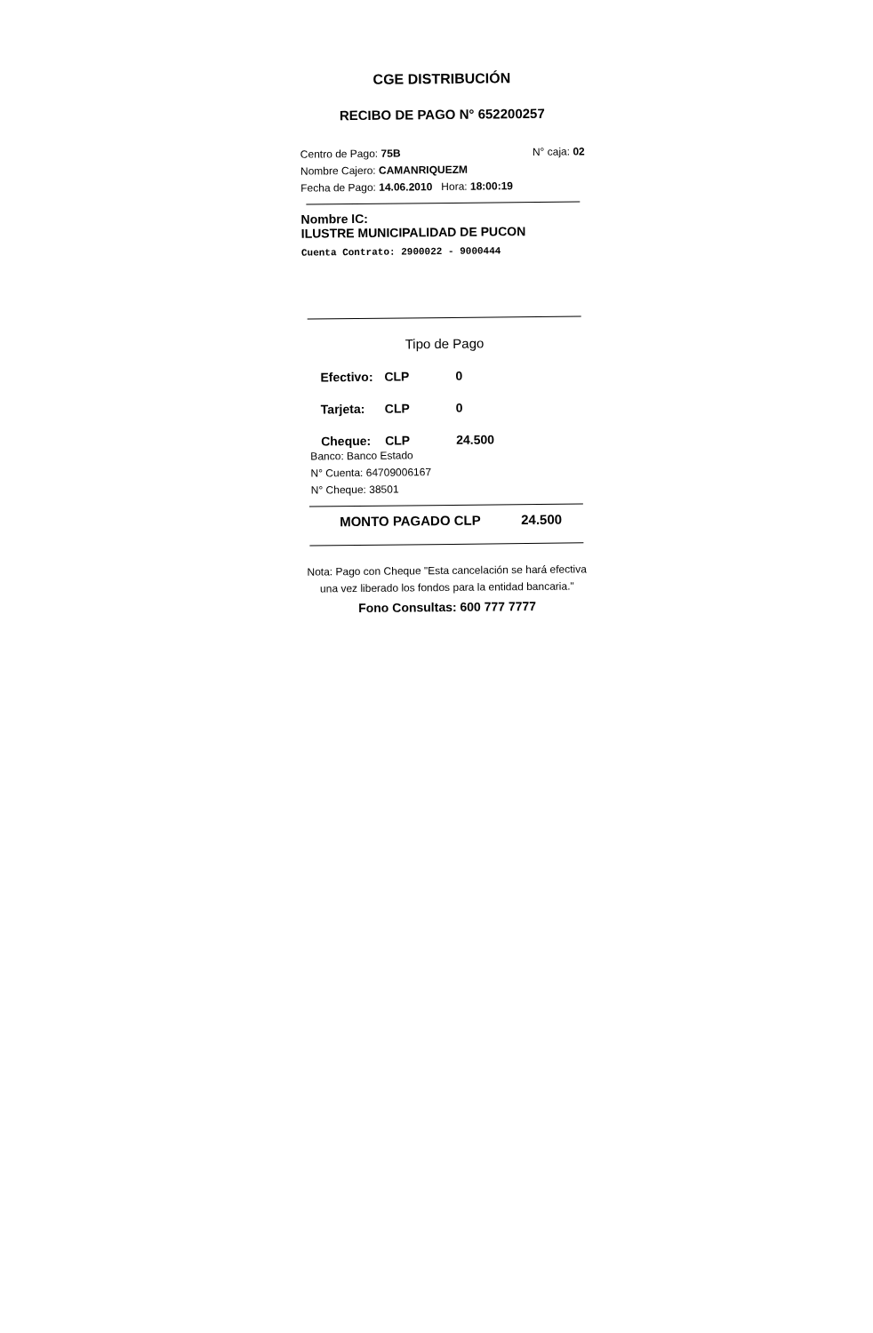CGE DISTRIBUCIÓN
RECIBO DE PAGO N° 652200257
Centro de Pago: 75B N° caja: 02
Nombre Cajero: CAMANRIQUEZM
Fecha de Pago: 14.06.2010 Hora: 18:00:19
Nombre IC:
ILUSTRE MUNICIPALIDAD DE PUCON
Cuenta Contrato: 2900022 - 9000444
Tipo de Pago
Efectivo: CLP 0
Tarjeta: CLP 0
Cheque: CLP 24.500
Banco: Banco Estado
N° Cuenta: 64709006167
N° Cheque: 38501
MONTO PAGADO CLP 24.500
Nota: Pago con Cheque "Esta cancelación se hará efectiva una vez liberado los fondos para la entidad bancaria."
Fono Consultas: 600 777 7777